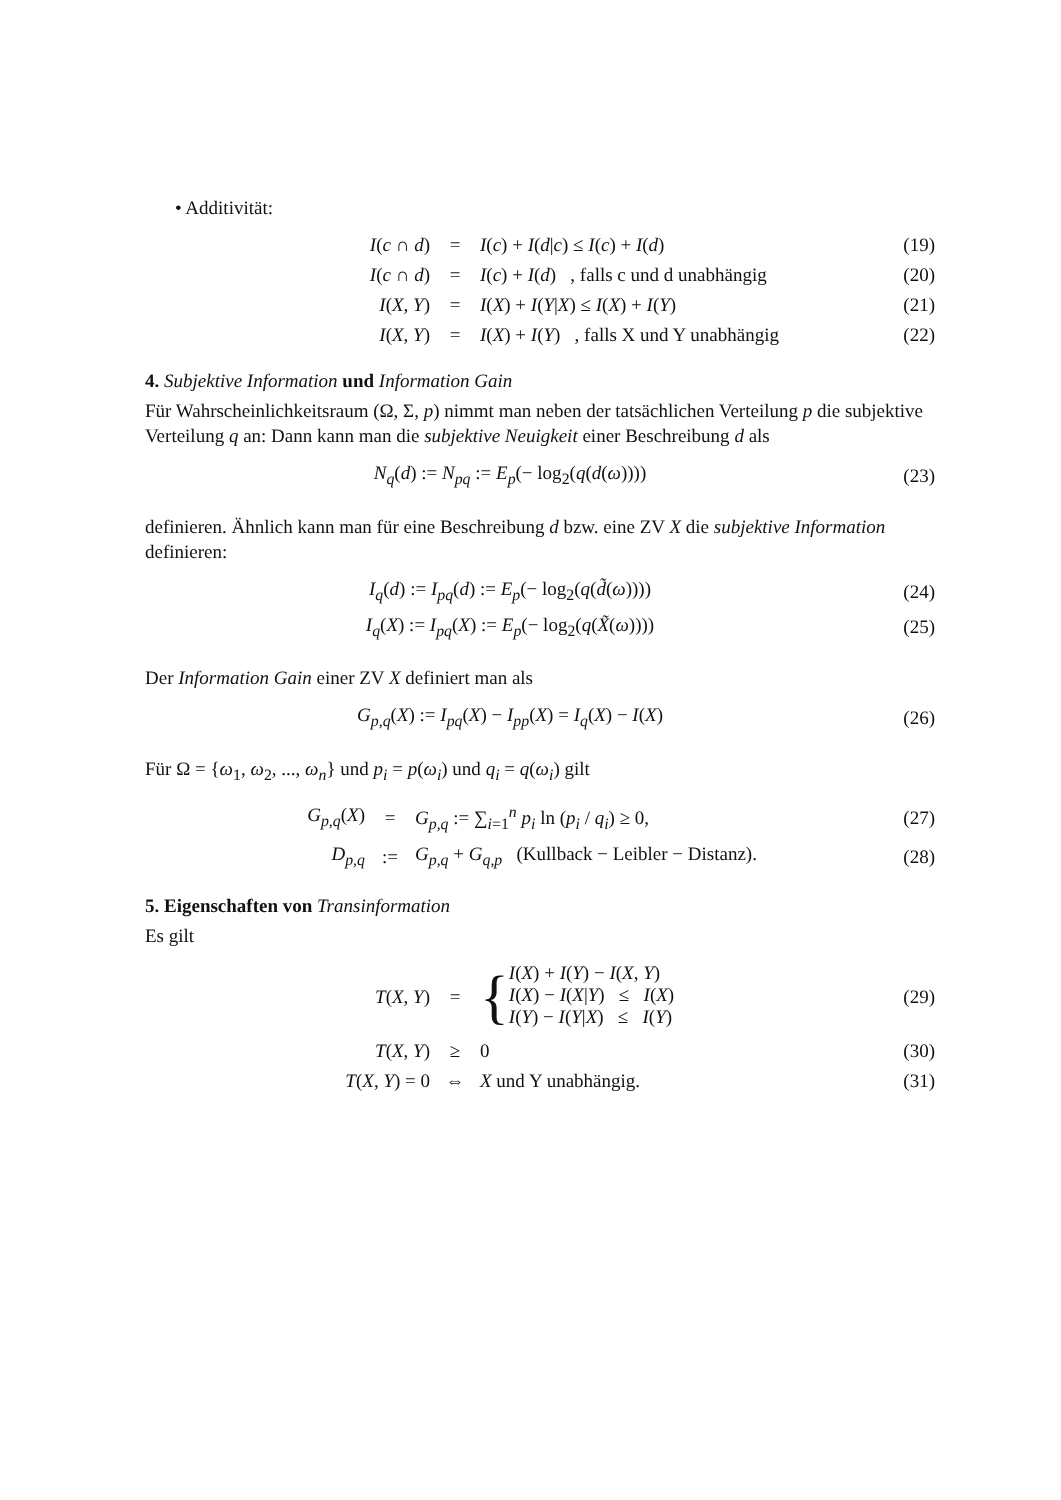• Additivität:
| I ( c ∩ d ) | = | I ( c ) + I ( d / c ) ≤ I ( c ) + I ( d ) | (19) |
| I ( c ∩ d ) | = | I ( c ) + I ( d ) , falls c und d unabhängig | (20) |
| I ( X , Y ) | = | I ( X ) + I ( Y / X ) ≤ I ( X ) + I ( Y ) | (21) |
| I ( X , Y ) | = | I ( X ) + I ( Y ) , falls X und Y unabhängig | (22) |
4. Subjektive Information und Information Gain
Für Wahrscheinlichkeitsraum (Ω, Σ, p) nimmt man neben der tatsächlichen Verteilung p die subjektive Verteilung q an: Dann kann man die subjektive Neuigkeit einer Beschreibung d als
| N<sub>q</sub> ( d ) := N<sub>pq</sub> := E<sub>p</sub> (− log<sub>2</sub>( q ( d ( ω )))) | (23) |
definieren. Ähnlich kann man für eine Beschreibung d bzw. eine ZV X die subjektive Information definieren:
| I<sub>q</sub> ( d ) := I<sub>pq</sub> ( d ) := E<sub>p</sub> (− log<sub>2</sub>( q ( d̃ ( ω )))) | (24) |
| I<sub>q</sub> ( X ) := I<sub>pq</sub> ( X ) := E<sub>p</sub> (− log<sub>2</sub>( q ( X̃ ( ω )))) | (25) |
Der Information Gain einer ZV X definiert man als
| G<sub>p,q</sub> ( X ) := I<sub>pq</sub> ( X ) − I<sub>pp</sub> ( X ) = I<sub>q</sub> ( X ) − I ( X ) | (26) |
Für Ω = {ω<sub>1</sub>, ω<sub>2</sub>, ..., ω<sub>n</sub>} und p<sub>i</sub> = p(ω<sub>i</sub>) und q<sub>i</sub> = q(ω<sub>i</sub>) gilt
| G<sub>p,q</sub> ( X ) | = | G<sub>p,q</sub> := ∑<sub>i=1</sub><sup>n</sup> p<sub>i</sub> ln ( p<sub>i</sub> / q<sub>i</sub> ) ≥ 0, | (27) |
| D<sub>p,q</sub> | := | G<sub>p,q</sub> + G<sub>q,p</sub> (Kullback − Leibler − Distanz). | (28) |
5. Eigenschaften von Transinformation
Es gilt
| T ( X , Y ) | = | { I ( X ) + I ( Y ) − I ( X , Y ) I ( X ) − I ( X / Y ) ≤ I ( X ) I ( Y ) − I ( Y / X ) ≤ I ( Y ) | (29) |
| T ( X , Y ) | ≥ | 0 | (30) |
| T ( X , Y ) = 0 | ⇔ | X und Y unabhängig. | (31) |